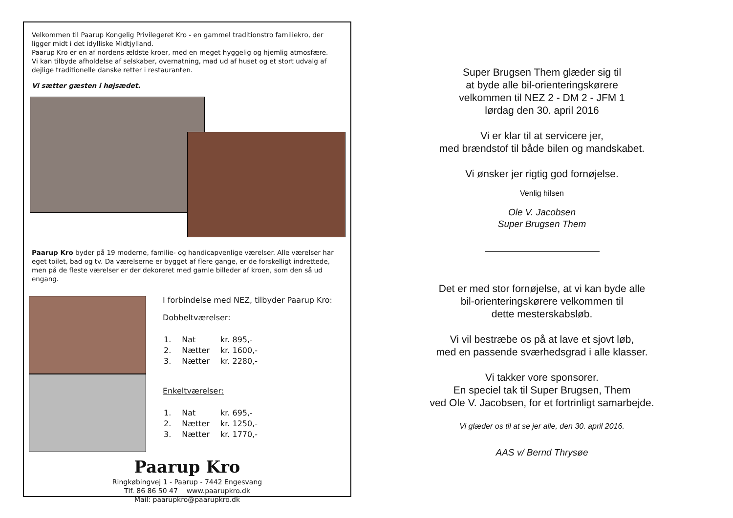Velkommen til Paarup Kongelig Privilegeret Kro - en gammel traditionstro familiekro, der ligger midt i det idylliske Midtjylland.
Paarup Kro er en af nordens ældste kroer, med en meget hyggelig og hjemlig atmosfære.
Vi kan tilbyde afholdelse af selskaber, overnatning, mad ud af huset og et stort udvalg af dejlige traditionelle danske retter i restauranten.
Vi sætter gæsten i højsædet.
Paarup Kro byder på 19 moderne, familie- og handicapvenlige værelser. Alle værelser har eget toilet, bad og tv. Da værelserne er bygget af flere gange, er de forskelligt indrettede, men på de fleste værelser er der dekoreret med gamle billeder af kroen, som den så ud engang.
I forbindelse med NEZ, tilbyder Paarup Kro:
Dobbeltværelser:
| 1. | Nat | kr. 895,- |
| 2. | Nætter | kr. 1600,- |
| 3. | Nætter | kr. 2280,- |
Enkeltværelser:
| 1. | Nat | kr. 695,- |
| 2. | Nætter | kr. 1250,- |
| 3. | Nætter | kr. 1770,- |
Paarup Kro
Ringkøbingvej 1 - Paarup - 7442 Engesvang
Tlf. 86 86 50 47 www.paarupkro.dk
Mail: paarupkro@paarupkro.dk
Super Brugsen Them glæder sig til
at byde alle bil-orienteringskørere
velkommen til NEZ 2 - DM 2 - JFM 1
lørdag den 30. april 2016
Vi er klar til at servicere jer,
med brændstof til både bilen og mandskabet.
Vi ønsker jer rigtig god fornøjelse.
Venlig hilsen
Ole V. Jacobsen
Super Brugsen Them
Det er med stor fornøjelse, at vi kan byde alle
bil-orienteringskørere velkommen til
dette mesterskabsløb.
Vi vil bestræbe os på at lave et sjovt løb,
med en passende sværhedsgrad i alle klasser.
Vi takker vore sponsorer.
En speciel tak til Super Brugsen, Them
ved Ole V. Jacobsen, for et fortrinligt samarbejde.
Vi glæder os til at se jer alle, den 30. april 2016.
AAS v/ Bernd Thrysøe